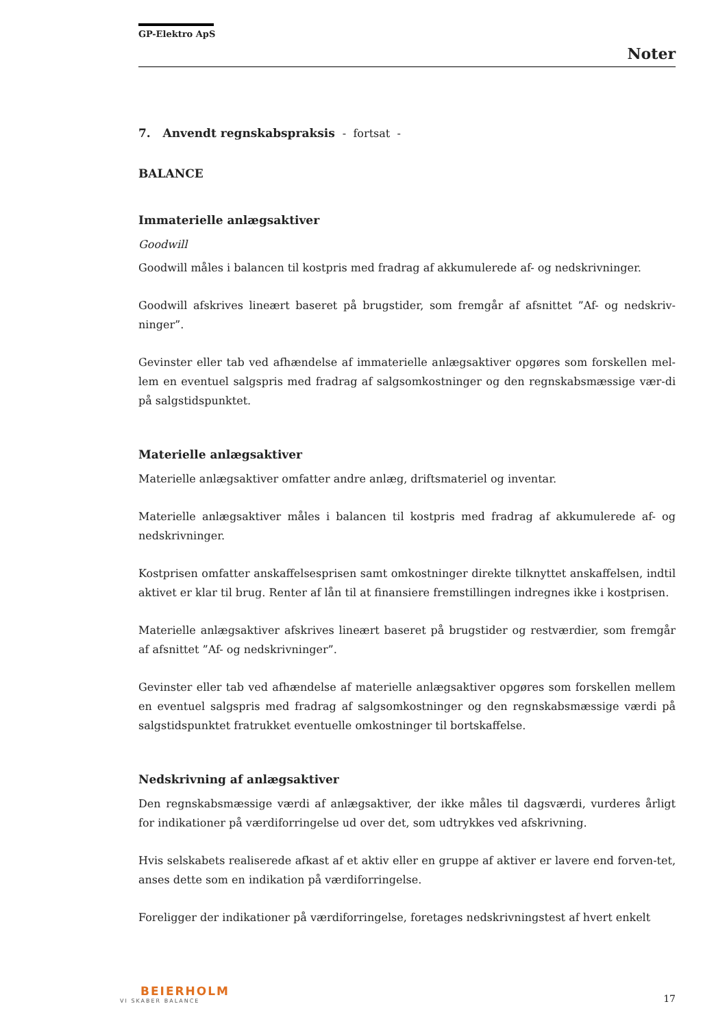GP-Elektro ApS
Noter
7. Anvendt regnskabspraksis - fortsat -
BALANCE
Immaterielle anlægsaktiver
Goodwill
Goodwill måles i balancen til kostpris med fradrag af akkumulerede af- og nedskrivninger.
Goodwill afskrives lineært baseret på brugstider, som fremgår af afsnittet ”Af- og nedskriv-ninger”.
Gevinster eller tab ved afhændelse af immaterielle anlægsaktiver opgøres som forskellen mel-lem en eventuel salgspris med fradrag af salgsomkostninger og den regnskabsmæssige vær-di på salgstidspunktet.
Materielle anlægsaktiver
Materielle anlægsaktiver omfatter andre anlæg, driftsmateriel og inventar.
Materielle anlægsaktiver måles i balancen til kostpris med fradrag af akkumulerede af- og nedskrivninger.
Kostprisen omfatter anskaffelsesprisen samt omkostninger direkte tilknyttet anskaffelsen, indtil aktivet er klar til brug. Renter af lån til at finansiere fremstillingen indregnes ikke i kostprisen.
Materielle anlægsaktiver afskrives lineært baseret på brugstider og restværdier, som fremgår af afsnittet ”Af- og nedskrivninger”.
Gevinster eller tab ved afhændelse af materielle anlægsaktiver opgøres som forskellen mellem en eventuel salgspris med fradrag af salgsomkostninger og den regnskabsmæssige værdi på salgstidspunktet fratrukket eventuelle omkostninger til bortskaffelse.
Nedskrivning af anlægsaktiver
Den regnskabsmæssige værdi af anlægsaktiver, der ikke måles til dagsværdi, vurderes årligt for indikationer på værdiforringelse ud over det, som udtrykkes ved afskrivning.
Hvis selskabets realiserede afkast af et aktiv eller en gruppe af aktiver er lavere end forven-tet, anses dette som en indikation på værdiforringelse.
Foreligger der indikationer på værdiforringelse, foretages nedskrivningstest af hvert enkelt
BEIERHOLM
VI SKABER BALANCE
17